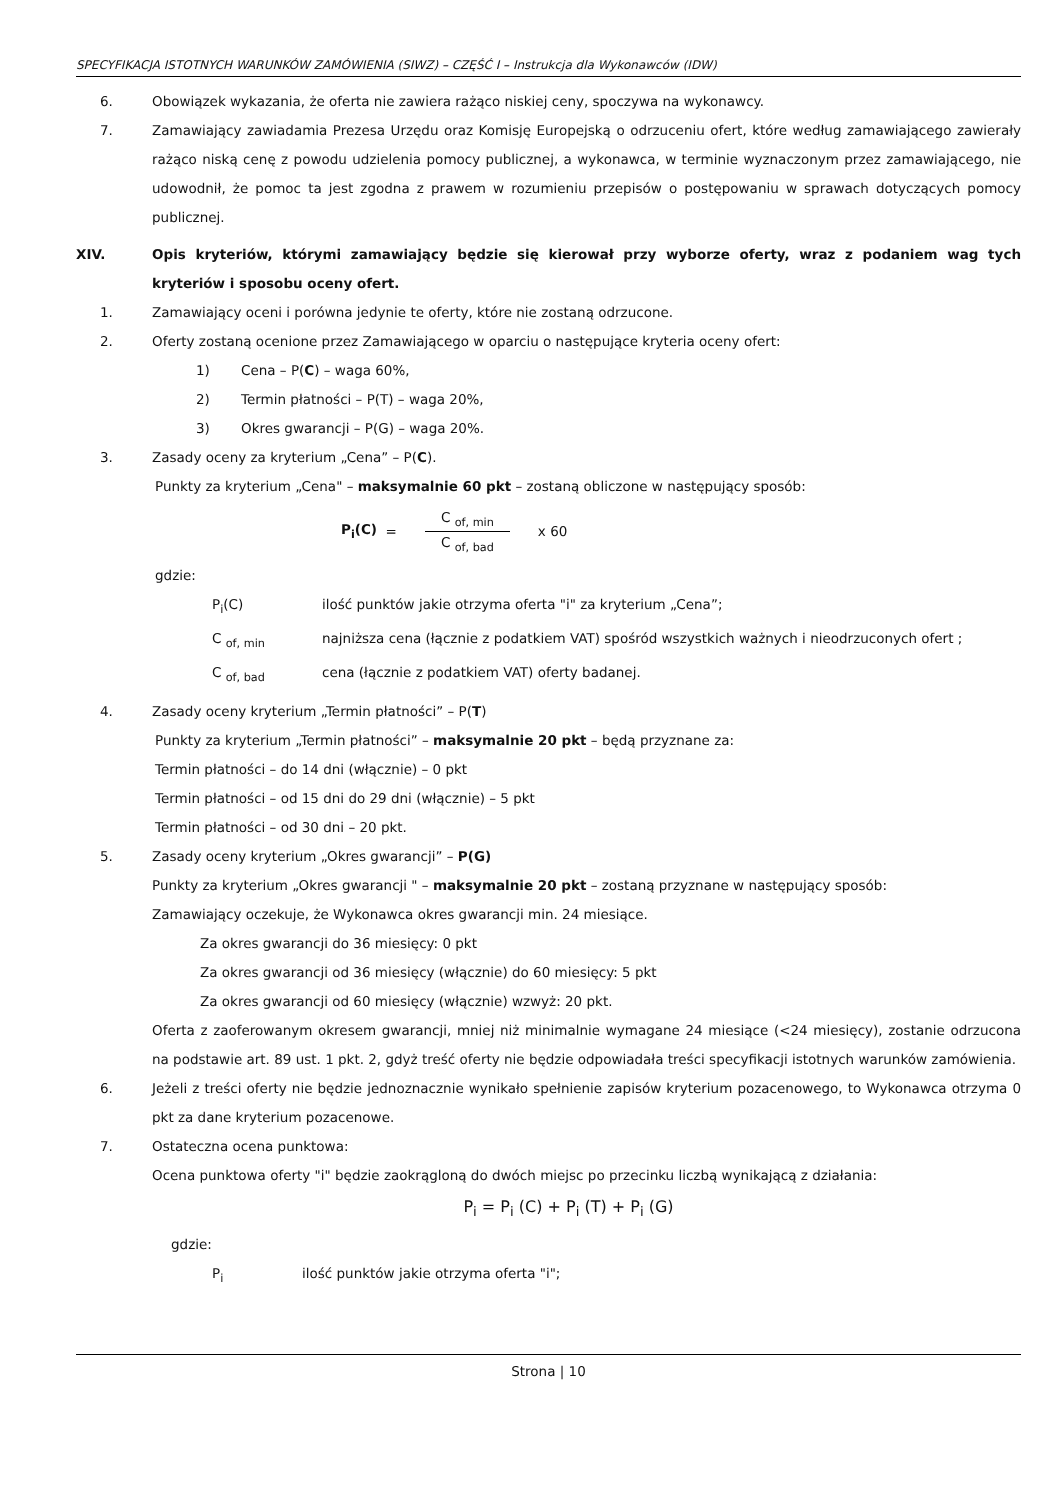SPECYFIKACJA ISTOTNYCH WARUNKÓW ZAMÓWIENIA (SIWZ) – CZĘŚĆ I – Instrukcja dla Wykonawców (IDW)
6. Obowiązek wykazania, że oferta nie zawiera rażąco niskiej ceny, spoczywa na wykonawcy.
7. Zamawiający zawiadamia Prezesa Urzędu oraz Komisję Europejską o odrzuceniu ofert, które według zamawiającego zawierały rażąco niską cenę z powodu udzielenia pomocy publicznej, a wykonawca, w terminie wyznaczonym przez zamawiającego, nie udowodnił, że pomoc ta jest zgodna z prawem w rozumieniu przepisów o postępowaniu w sprawach dotyczących pomocy publicznej.
XIV. Opis kryteriów, którymi zamawiający będzie się kierował przy wyborze oferty, wraz z podaniem wag tych kryteriów i sposobu oceny ofert.
1. Zamawiający oceni i porówna jedynie te oferty, które nie zostaną odrzucone.
2. Oferty zostaną ocenione przez Zamawiającego w oparciu o następujące kryteria oceny ofert:
1) Cena – P(C) – waga 60%,
2) Termin płatności – P(T) – waga 20%,
3) Okres gwarancji – P(G) – waga 20%.
3. Zasady oceny za kryterium „Cena” – P(C).
Punkty za kryterium „Cena" – maksymalnie 60 pkt – zostaną obliczone w następujący sposób:
P<sub>i</sub>(C) =
C <sub>of, min</sub> C <sub>of, bad</sub>
x 60
gdzie:
P<sub>i</sub>(C) ilość punktów jakie otrzyma oferta "i" za kryterium „Cena”;
C <sub>of, min</sub> najniższa cena (łącznie z podatkiem VAT) spośród wszystkich ważnych i nieodrzuconych ofert ;
C <sub>of, bad</sub> cena (łącznie z podatkiem VAT) oferty badanej.
4. Zasady oceny kryterium „Termin płatności” – P(T)
Punkty za kryterium „Termin płatności” – maksymalnie 20 pkt – będą przyznane za:
Termin płatności – do 14 dni (włącznie) – 0 pkt
Termin płatności – od 15 dni do 29 dni (włącznie) – 5 pkt
Termin płatności – od 30 dni – 20 pkt.
5. Zasady oceny kryterium „Okres gwarancji” – P(G)
Punkty za kryterium „Okres gwarancji " – maksymalnie 20 pkt – zostaną przyznane w następujący sposób:
Zamawiający oczekuje, że Wykonawca okres gwarancji min. 24 miesiące.
Za okres gwarancji do 36 miesięcy: 0 pkt
Za okres gwarancji od 36 miesięcy (włącznie) do 60 miesięcy: 5 pkt
Za okres gwarancji od 60 miesięcy (włącznie) wzwyż: 20 pkt.
Oferta z zaoferowanym okresem gwarancji, mniej niż minimalnie wymagane 24 miesiące (<24 miesięcy), zostanie odrzucona na podstawie art. 89 ust. 1 pkt. 2, gdyż treść oferty nie będzie odpowiadała treści specyfikacji istotnych warunków zamówienia.
6. Jeżeli z treści oferty nie będzie jednoznacznie wynikało spełnienie zapisów kryterium pozacenowego, to Wykonawca otrzyma 0 pkt za dane kryterium pozacenowe.
7. Ostateczna ocena punktowa:
Ocena punktowa oferty "i" będzie zaokrągloną do dwóch miejsc po przecinku liczbą wynikającą z działania:
P<sub>i</sub> = P<sub>i</sub> (C) + P<sub>i</sub> (T) + P<sub>i</sub> (G)
gdzie:
P<sub>i</sub> ilość punktów jakie otrzyma oferta "i";
Strona | 10